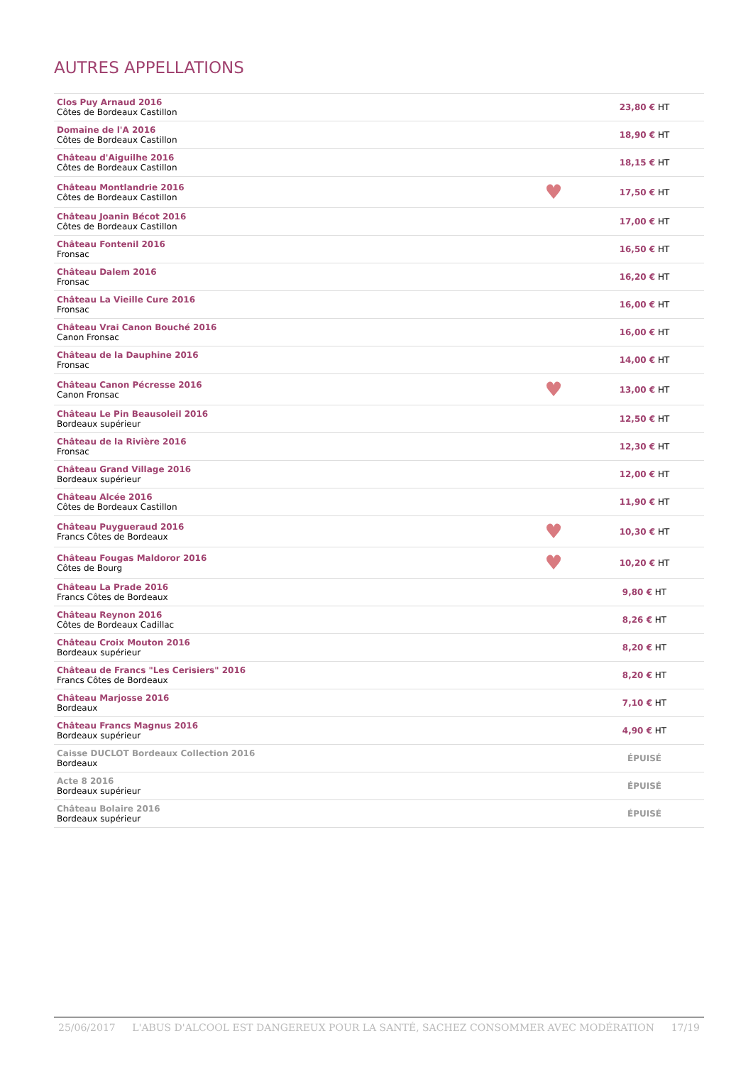AUTRES APPELLATIONS
| Clos Puy Arnaud 2016 Côtes de Bordeaux Castillon | | 23,80 € HT |
| Domaine de l'A 2016 Côtes de Bordeaux Castillon | | 18,90 € HT |
| Château d'Aiguilhe 2016 Côtes de Bordeaux Castillon | | 18,15 € HT |
| Château Montlandrie 2016 Côtes de Bordeaux Castillon | ♥ | 17,50 € HT |
| Château Joanin Bécot 2016 Côtes de Bordeaux Castillon | | 17,00 € HT |
| Château Fontenil 2016 Fronsac | | 16,50 € HT |
| Château Dalem 2016 Fronsac | | 16,20 € HT |
| Château La Vieille Cure 2016 Fronsac | | 16,00 € HT |
| Château Vrai Canon Bouché 2016 Canon Fronsac | | 16,00 € HT |
| Château de la Dauphine 2016 Fronsac | | 14,00 € HT |
| Château Canon Pécresse 2016 Canon Fronsac | ♥ | 13,00 € HT |
| Château Le Pin Beausoleil 2016 Bordeaux supérieur | | 12,50 € HT |
| Château de la Rivière 2016 Fronsac | | 12,30 € HT |
| Château Grand Village 2016 Bordeaux supérieur | | 12,00 € HT |
| Château Alcée 2016 Côtes de Bordeaux Castillon | | 11,90 € HT |
| Château Puygueraud 2016 Francs Côtes de Bordeaux | ♥ | 10,30 € HT |
| Château Fougas Maldoror 2016 Côtes de Bourg | ♥ | 10,20 € HT |
| Château La Prade 2016 Francs Côtes de Bordeaux | | 9,80 € HT |
| Château Reynon 2016 Côtes de Bordeaux Cadillac | | 8,26 € HT |
| Château Croix Mouton 2016 Bordeaux supérieur | | 8,20 € HT |
| Château de Francs "Les Cerisiers" 2016 Francs Côtes de Bordeaux | | 8,20 € HT |
| Château Marjosse 2016 Bordeaux | | 7,10 € HT |
| Château Francs Magnus 2016 Bordeaux supérieur | | 4,90 € HT |
| Caisse DUCLOT Bordeaux Collection 2016 Bordeaux | | ÉPUISÉ |
| Acte 8 2016 Bordeaux supérieur | | ÉPUISÉ |
| Château Bolaire 2016 Bordeaux supérieur | | ÉPUISÉ |
25/06/2017 L'ABUS D'ALCOOL EST DANGEREUX POUR LA SANTÉ, SACHEZ CONSOMMER AVEC MODÉRATION 17/19